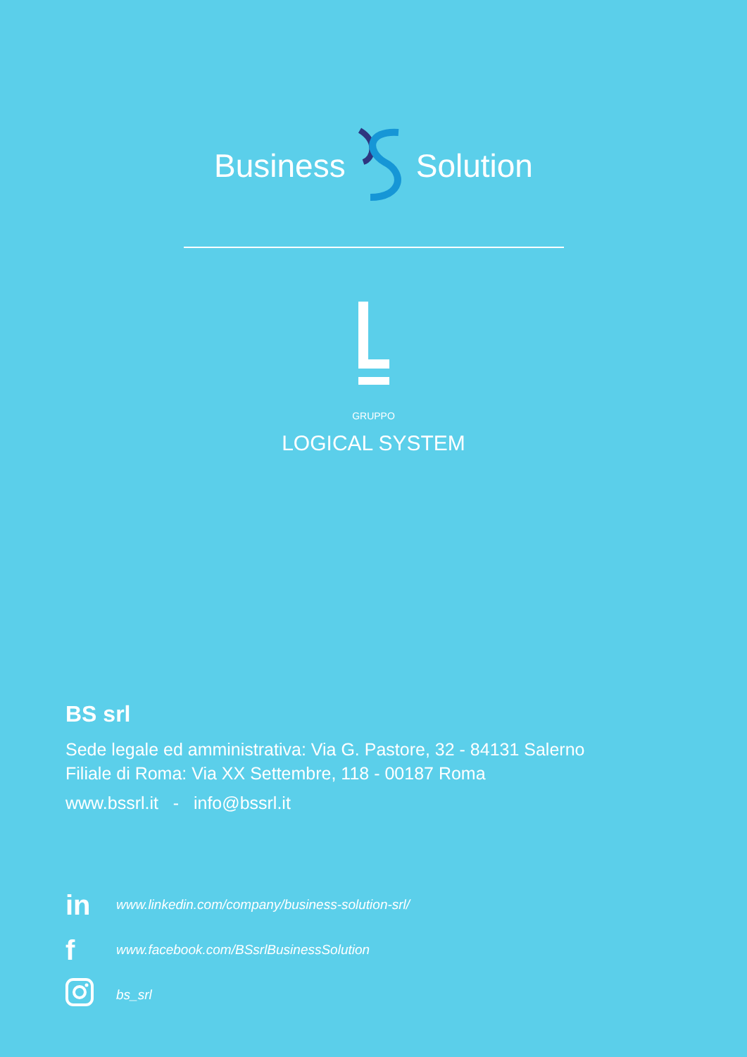Business Solution
GRUPPO
LOGICAL SYSTEM
BS srl
Sede legale ed amministrativa: Via G. Pastore, 32 - 84131 Salerno
Filiale di Roma: Via XX Settembre, 118 - 00187 Roma
www.bssrl.it - info@bssrl.it
in
www.linkedin.com/company/business-solution-srl/
f
www.facebook.com/BSsrlBusinessSolution
bs_srl